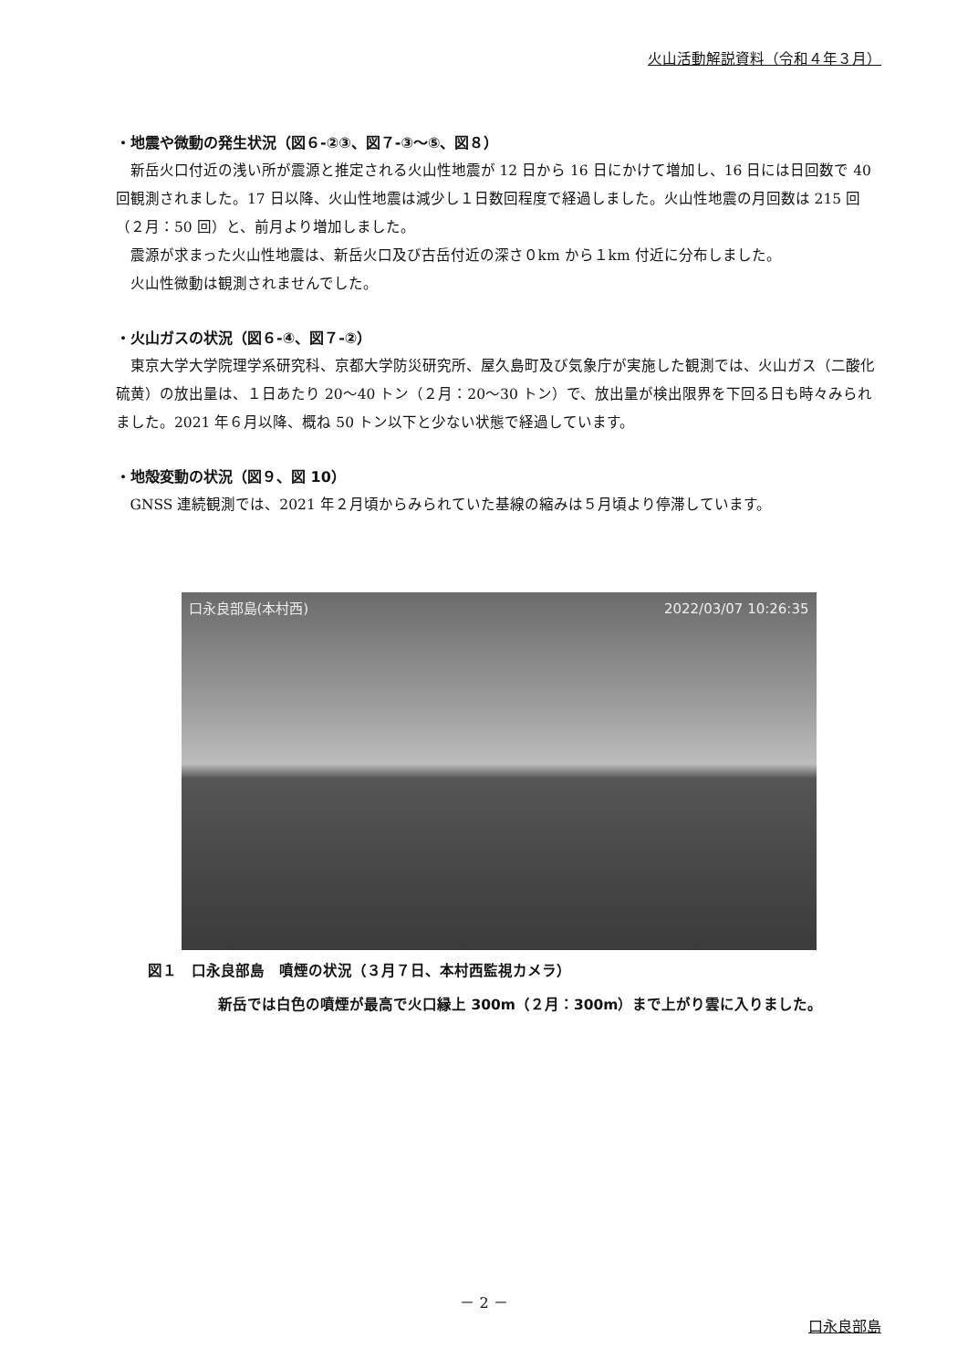火山活動解説資料（令和４年３月）
・地震や微動の発生状況（図６-②③、図７-③～⑤、図８）
新岳火口付近の浅い所が震源と推定される火山性地震が 12 日から 16 日にかけて増加し、16 日には日回数で 40 回観測されました。17 日以降、火山性地震は減少し１日数回程度で経過しました。火山性地震の月回数は 215 回（２月：50 回）と、前月より増加しました。
震源が求まった火山性地震は、新岳火口及び古岳付近の深さ０km から１km 付近に分布しました。
火山性微動は観測されませんでした。
・火山ガスの状況（図６-④、図７-②）
東京大学大学院理学系研究科、京都大学防災研究所、屋久島町及び気象庁が実施した観測では、火山ガス（二酸化硫黄）の放出量は、１日あたり 20～40 トン（２月：20～30 トン）で、放出量が検出限界を下回る日も時々みられました。2021 年６月以降、概ね 50 トン以下と少ない状態で経過しています。
・地殻変動の状況（図９、図 10）
GNSS 連続観測では、2021 年２月頃からみられていた基線の縮みは５月頃より停滞しています。
口永良部島(本村西) 2022/03/07 10:26:35
図１　口永良部島　噴煙の状況（３月７日、本村西監視カメラ）
新岳では白色の噴煙が最高で火口縁上 300m（２月：300m）まで上がり雲に入りました。
－ 2 －
口永良部島